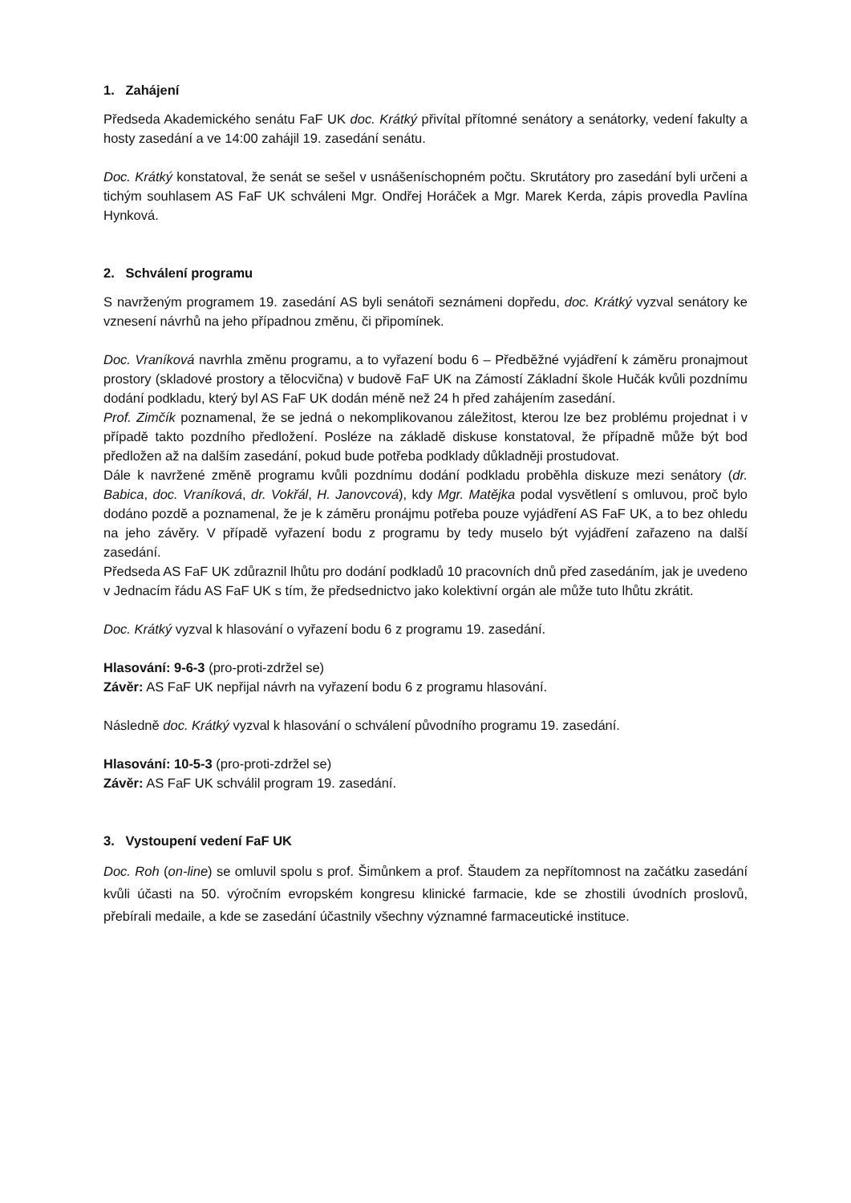1. Zahájení
Předseda Akademického senátu FaF UK doc. Krátký přivítal přítomné senátory a senátorky, vedení fakulty a hosty zasedání a ve 14:00 zahájil 19. zasedání senátu.
Doc. Krátký konstatoval, že senát se sešel v usnášeníschopném počtu. Skrutátory pro zasedání byli určeni a tichým souhlasem AS FaF UK schváleni Mgr. Ondřej Horáček a Mgr. Marek Kerda, zápis provedla Pavlína Hynková.
2. Schválení programu
S navrženým programem 19. zasedání AS byli senátoři seznámeni dopředu, doc. Krátký vyzval senátory ke vznesení návrhů na jeho případnou změnu, či připomínek.
Doc. Vraníková navrhla změnu programu, a to vyřazení bodu 6 – Předběžné vyjádření k záměru pronajmout prostory (skladové prostory a tělocvična) v budově FaF UK na Zámostí Základní škole Hučák kvůli pozdnímu dodání podkladu, který byl AS FaF UK dodán méně než 24 h před zahájením zasedání.
Prof. Zimčík poznamenal, že se jedná o nekomplikovanou záležitost, kterou lze bez problému projednat i v případě takto pozdního předložení. Posléze na základě diskuse konstatoval, že případně může být bod předložen až na dalším zasedání, pokud bude potřeba podklady důkladněji prostudovat.
Dále k navržené změně programu kvůli pozdnímu dodání podkladu proběhla diskuze mezi senátory (dr. Babica, doc. Vraníková, dr. Vokřál, H. Janovcová), kdy Mgr. Matějka podal vysvětlení s omluvou, proč bylo dodáno pozdě a poznamenal, že je k záměru pronájmu potřeba pouze vyjádření AS FaF UK, a to bez ohledu na jeho závěry. V případě vyřazení bodu z programu by tedy muselo být vyjádření zařazeno na další zasedání.
Předseda AS FaF UK zdůraznil lhůtu pro dodání podkladů 10 pracovních dnů před zasedáním, jak je uvedeno v Jednacím řádu AS FaF UK s tím, že předsednictvo jako kolektivní orgán ale může tuto lhůtu zkrátit.
Doc. Krátký vyzval k hlasování o vyřazení bodu 6 z programu 19. zasedání.
Hlasování: 9-6-3 (pro-proti-zdržel se)
Závěr: AS FaF UK nepřijal návrh na vyřazení bodu 6 z programu hlasování.
Následně doc. Krátký vyzval k hlasování o schválení původního programu 19. zasedání.
Hlasování: 10-5-3 (pro-proti-zdržel se)
Závěr: AS FaF UK schválil program 19. zasedání.
3. Vystoupení vedení FaF UK
Doc. Roh (on-line) se omluvil spolu s prof. Šimůnkem a prof. Štaudem za nepřítomnost na začátku zasedání kvůli účasti na 50. výročním evropském kongresu klinické farmacie, kde se zhostili úvodních proslovů, přebírali medaile, a kde se zasedání účastnily všechny významné farmaceutické instituce.